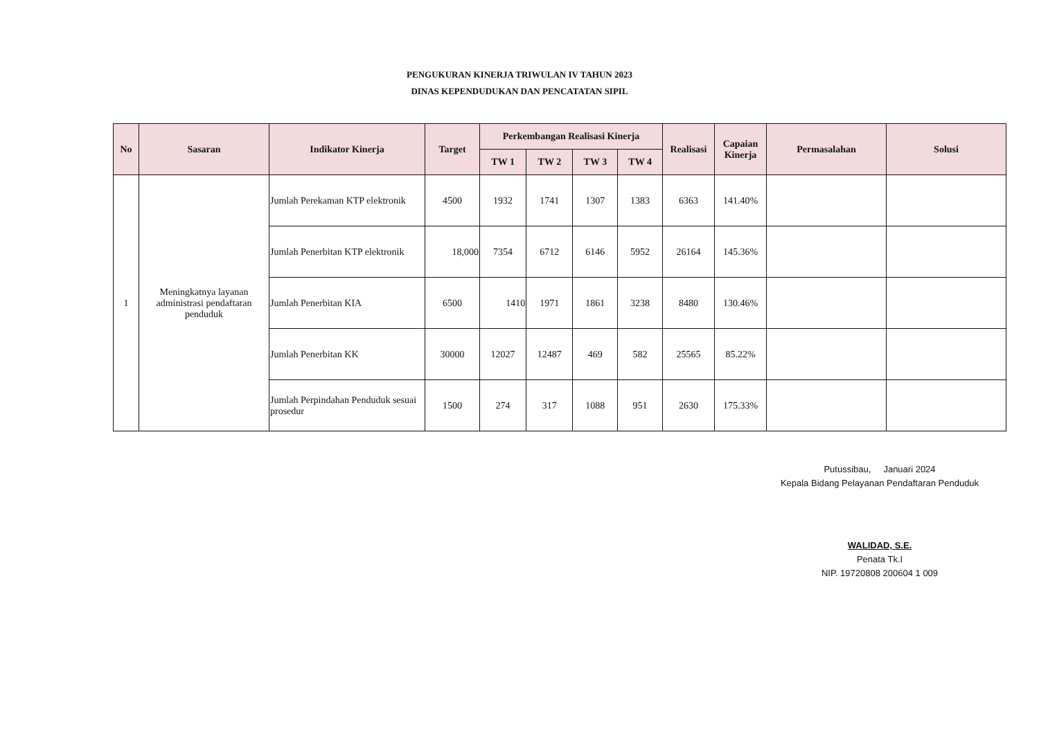PENGUKURAN KINERJA TRIWULAN IV TAHUN 2023
DINAS KEPENDUDUKAN DAN PENCATATAN SIPIL
| No | Sasaran | Indikator Kinerja | Target | Perkembangan Realisasi Kinerja | | | | Realisasi | Capaian Kinerja | Permasalahan | Solusi |
| --- | --- | --- | --- | --- | --- | --- | --- | --- | --- | --- | --- |
| | | | | TW 1 | TW 2 | TW 3 | TW 4 | | | | |
| 1 | Meningkatnya layanan administrasi pendaftaran penduduk | Jumlah Perekaman KTP elektronik | 4500 | 1932 | 1741 | 1307 | 1383 | 6363 | 141.40% | | |
| | | Jumlah Penerbitan KTP elektronik | 18,000 | 7354 | 6712 | 6146 | 5952 | 26164 | 145.36% | | |
| | | Jumlah Penerbitan KIA | 6500 | 1410 | 1971 | 1861 | 3238 | 8480 | 130.46% | | |
| | | Jumlah Penerbitan KK | 30000 | 12027 | 12487 | 469 | 582 | 25565 | 85.22% | | |
| | | Jumlah Perpindahan Penduduk sesuai prosedur | 1500 | 274 | 317 | 1088 | 951 | 2630 | 175.33% | | |
Putussibau, Januari 2024
Kepala Bidang Pelayanan Pendaftaran Penduduk
WALIDAD, S.E.
Penata Tk.I
NIP. 19720808 200604 1 009